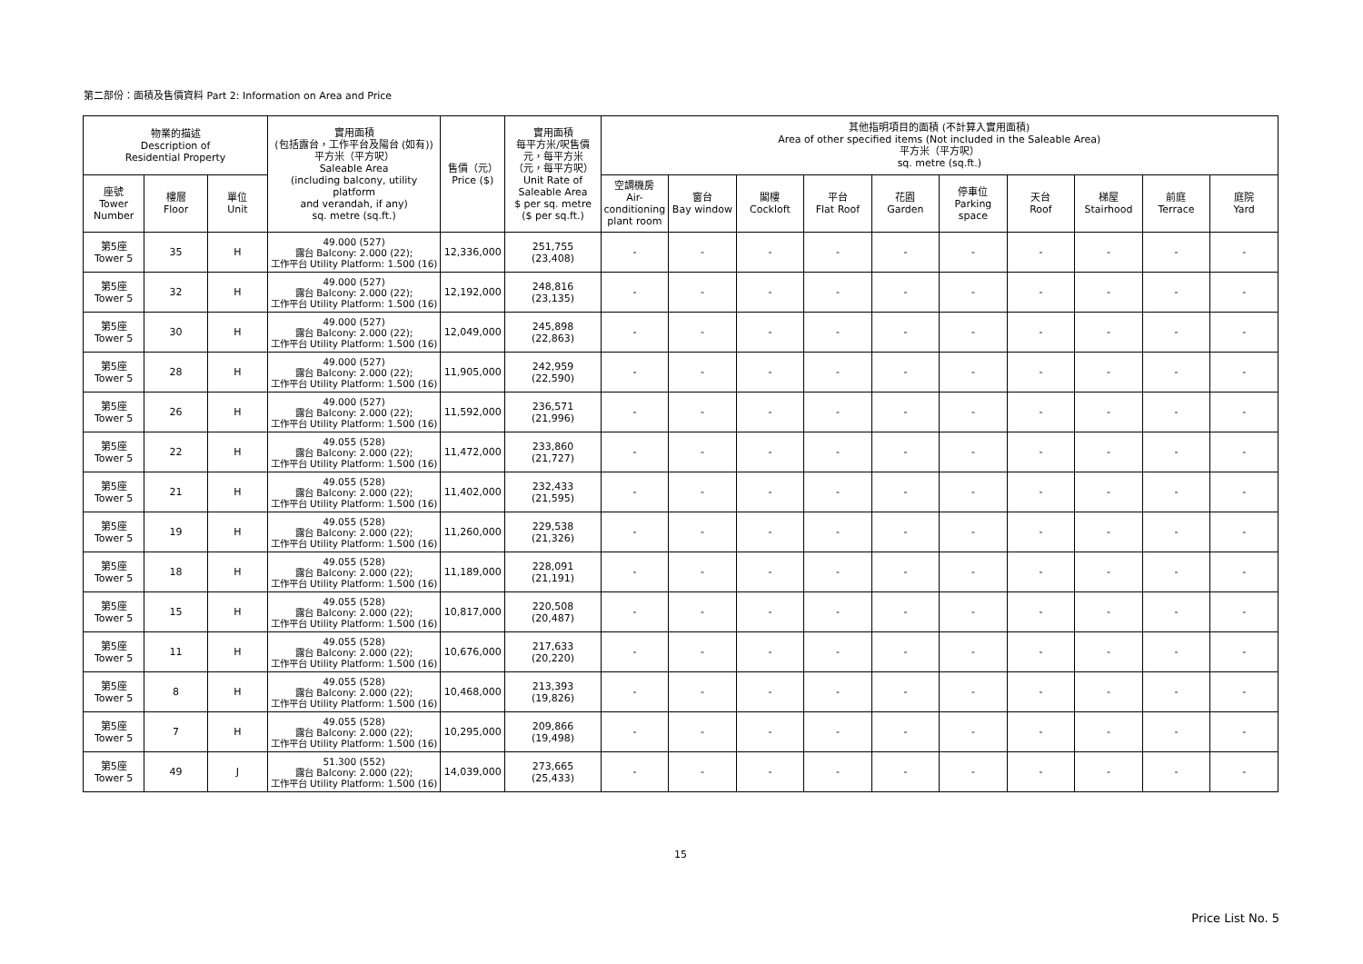第二部份：面積及售價資料 Part 2: Information on Area and Price
| 物業的描述 Description of Residential Property | | | 實用面積 (包括露台，工作平台及陽台 (如有)) 平方米（平方呎） Saleable Area (including balcony, utility platform and verandah, if any) sq. metre (sq.ft.) | 售價（元） Price ($) | 實用面積 每平方米/呎售價 元，每平方米 （元，每平方呎） Unit Rate of Saleable Area $ per sq. metre ($ per sq.ft.) | 其他指明項目的面積 (不計算入實用面積) Area of other specified items (Not included in the Saleable Area) 平方米（平方呎） sq. metre (sq.ft.) | | | | | | | | | |
| --- | --- | --- | --- | --- | --- | --- | --- | --- | --- | --- | --- | --- | --- | --- | --- |
| 座號 Tower Number | 樓層 Floor | 單位 Unit | | | | 空調機房 Air- conditioning plant room | 窗台 Bay window | 閣樓 Cockloft | 平台 Flat Roof | 花園 Garden | 停車位 Parking space | 天台 Roof | 梯屋 Stairhood | 前庭 Terrace | 庭院 Yard |
| 第5座 Tower 5 | 35 | H | 49.000 (527) 露台 Balcony: 2.000 (22); 工作平台 Utility Platform: 1.500 (16) | 12,336,000 | 251,755 (23,408) | - | - | - | - | - | - | - | - | - | - |
| 第5座 Tower 5 | 32 | H | 49.000 (527) 露台 Balcony: 2.000 (22); 工作平台 Utility Platform: 1.500 (16) | 12,192,000 | 248,816 (23,135) | - | - | - | - | - | - | - | - | - | - |
| 第5座 Tower 5 | 30 | H | 49.000 (527) 露台 Balcony: 2.000 (22); 工作平台 Utility Platform: 1.500 (16) | 12,049,000 | 245,898 (22,863) | - | - | - | - | - | - | - | - | - | - |
| 第5座 Tower 5 | 28 | H | 49.000 (527) 露台 Balcony: 2.000 (22); 工作平台 Utility Platform: 1.500 (16) | 11,905,000 | 242,959 (22,590) | - | - | - | - | - | - | - | - | - | - |
| 第5座 Tower 5 | 26 | H | 49.000 (527) 露台 Balcony: 2.000 (22); 工作平台 Utility Platform: 1.500 (16) | 11,592,000 | 236,571 (21,996) | - | - | - | - | - | - | - | - | - | - |
| 第5座 Tower 5 | 22 | H | 49.055 (528) 露台 Balcony: 2.000 (22); 工作平台 Utility Platform: 1.500 (16) | 11,472,000 | 233,860 (21,727) | - | - | - | - | - | - | - | - | - | - |
| 第5座 Tower 5 | 21 | H | 49.055 (528) 露台 Balcony: 2.000 (22); 工作平台 Utility Platform: 1.500 (16) | 11,402,000 | 232,433 (21,595) | - | - | - | - | - | - | - | - | - | - |
| 第5座 Tower 5 | 19 | H | 49.055 (528) 露台 Balcony: 2.000 (22); 工作平台 Utility Platform: 1.500 (16) | 11,260,000 | 229,538 (21,326) | - | - | - | - | - | - | - | - | - | - |
| 第5座 Tower 5 | 18 | H | 49.055 (528) 露台 Balcony: 2.000 (22); 工作平台 Utility Platform: 1.500 (16) | 11,189,000 | 228,091 (21,191) | - | - | - | - | - | - | - | - | - | - |
| 第5座 Tower 5 | 15 | H | 49.055 (528) 露台 Balcony: 2.000 (22); 工作平台 Utility Platform: 1.500 (16) | 10,817,000 | 220,508 (20,487) | - | - | - | - | - | - | - | - | - | - |
| 第5座 Tower 5 | 11 | H | 49.055 (528) 露台 Balcony: 2.000 (22); 工作平台 Utility Platform: 1.500 (16) | 10,676,000 | 217,633 (20,220) | - | - | - | - | - | - | - | - | - | - |
| 第5座 Tower 5 | 8 | H | 49.055 (528) 露台 Balcony: 2.000 (22); 工作平台 Utility Platform: 1.500 (16) | 10,468,000 | 213,393 (19,826) | - | - | - | - | - | - | - | - | - | - |
| 第5座 Tower 5 | 7 | H | 49.055 (528) 露台 Balcony: 2.000 (22); 工作平台 Utility Platform: 1.500 (16) | 10,295,000 | 209,866 (19,498) | - | - | - | - | - | - | - | - | - | - |
| 第5座 Tower 5 | 49 | J | 51.300 (552) 露台 Balcony: 2.000 (22); 工作平台 Utility Platform: 1.500 (16) | 14,039,000 | 273,665 (25,433) | - | - | - | - | - | - | - | - | - | - |
15
Price List No. 5